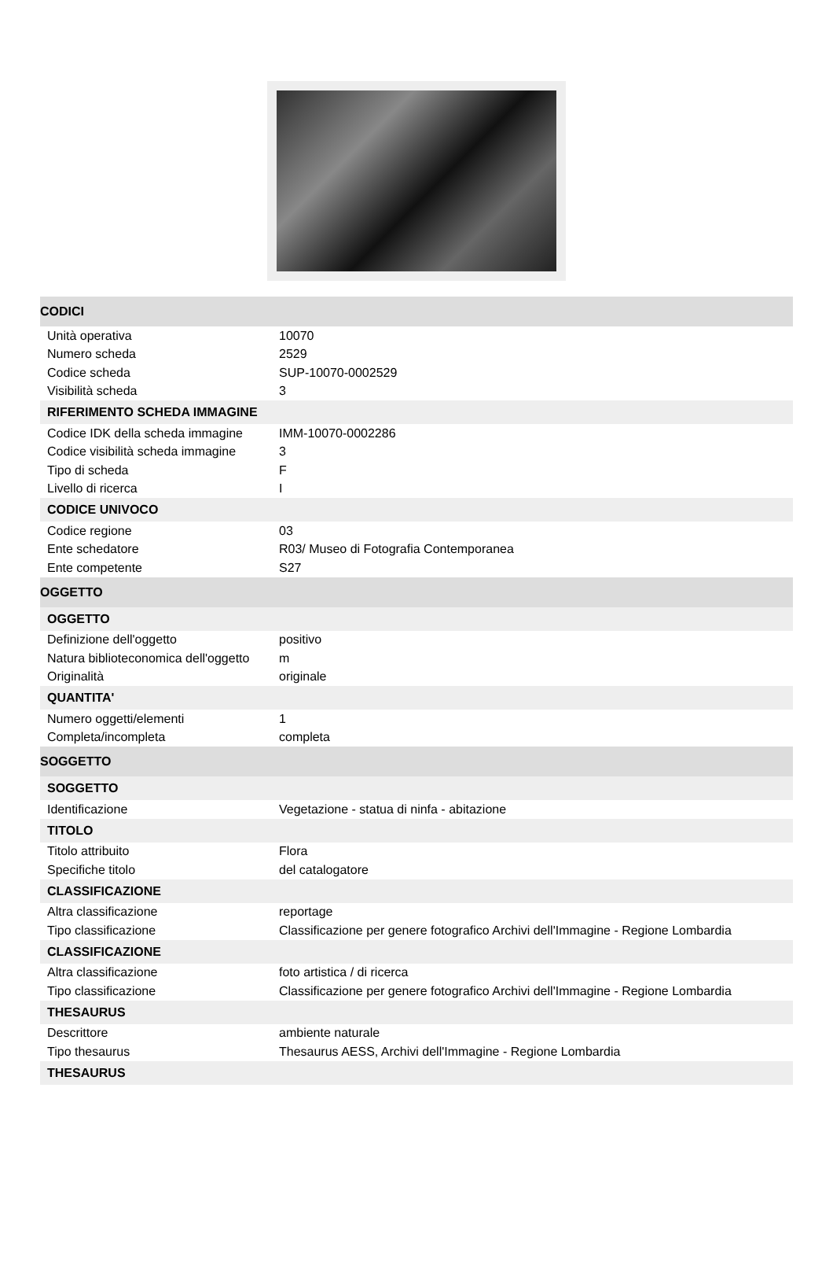| CODICI | |
| Unità operativa | 10070 |
| Numero scheda | 2529 |
| Codice scheda | SUP-10070-0002529 |
| Visibilità scheda | 3 |
| RIFERIMENTO SCHEDA IMMAGINE | |
| Codice IDK della scheda immagine | IMM-10070-0002286 |
| Codice visibilità scheda immagine | 3 |
| Tipo di scheda | F |
| Livello di ricerca | I |
| CODICE UNIVOCO | |
| Codice regione | 03 |
| Ente schedatore | R03/ Museo di Fotografia Contemporanea |
| Ente competente | S27 |
| OGGETTO | |
| OGGETTO | |
| Definizione dell'oggetto | positivo |
| Natura biblioteconomica dell'oggetto | m |
| Originalità | originale |
| QUANTITA' | |
| Numero oggetti/elementi | 1 |
| Completa/incompleta | completa |
| SOGGETTO | |
| SOGGETTO | |
| Identificazione | Vegetazione - statua di ninfa - abitazione |
| TITOLO | |
| Titolo attribuito | Flora |
| Specifiche titolo | del catalogatore |
| CLASSIFICAZIONE | |
| Altra classificazione | reportage |
| Tipo classificazione | Classificazione per genere fotografico Archivi dell'Immagine - Regione Lombardia |
| CLASSIFICAZIONE | |
| Altra classificazione | foto artistica / di ricerca |
| Tipo classificazione | Classificazione per genere fotografico Archivi dell'Immagine - Regione Lombardia |
| THESAURUS | |
| Descrittore | ambiente naturale |
| Tipo thesaurus | Thesaurus AESS, Archivi dell'Immagine - Regione Lombardia |
| THESAURUS | |